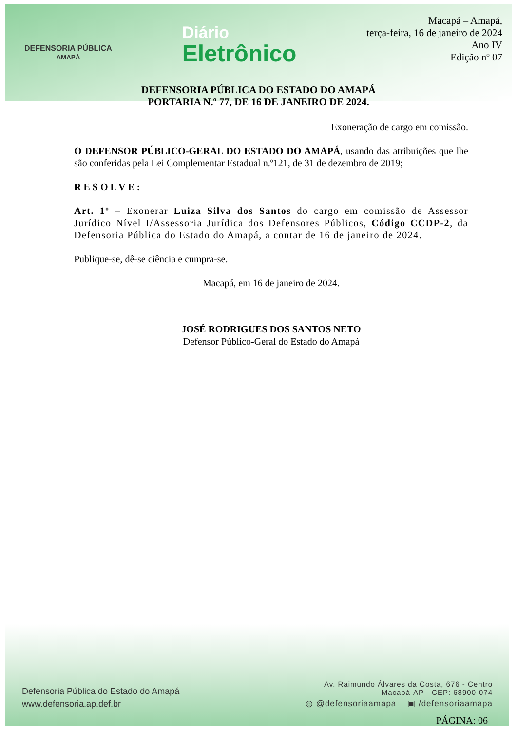DEFENSORIA PÚBLICA
AMAPÁ
Diário
Eletrônico
Macapá – Amapá,
terça-feira, 16 de janeiro de 2024
Ano IV
Edição nº 07
DEFENSORIA PÚBLICA DO ESTADO DO AMAPÁ
PORTARIA N.º 77, DE 16 DE JANEIRO DE 2024.
Exoneração de cargo em comissão.
O DEFENSOR PÚBLICO-GERAL DO ESTADO DO AMAPÁ, usando das atribuições que lhe são conferidas pela Lei Complementar Estadual n.º121, de 31 de dezembro de 2019;
RESOLVE:
Art. 1º – Exonerar Luiza Silva dos Santos do cargo em comissão de Assessor Jurídico Nível I/Assessoria Jurídica dos Defensores Públicos, Código CCDP-2, da Defensoria Pública do Estado do Amapá, a contar de 16 de janeiro de 2024.
Publique-se, dê-se ciência e cumpra-se.
Macapá, em 16 de janeiro de 2024.
JOSÉ RODRIGUES DOS SANTOS NETO
Defensor Público-Geral do Estado do Amapá
Defensoria Pública do Estado do Amapá
www.defensoria.ap.def.br
Av. Raimundo Álvares da Costa, 676 - Centro
Macapá-AP - CEP: 68900-074
◎ @defensoriaamapa ▣ /defensoriaamapa
PÁGINA: 06